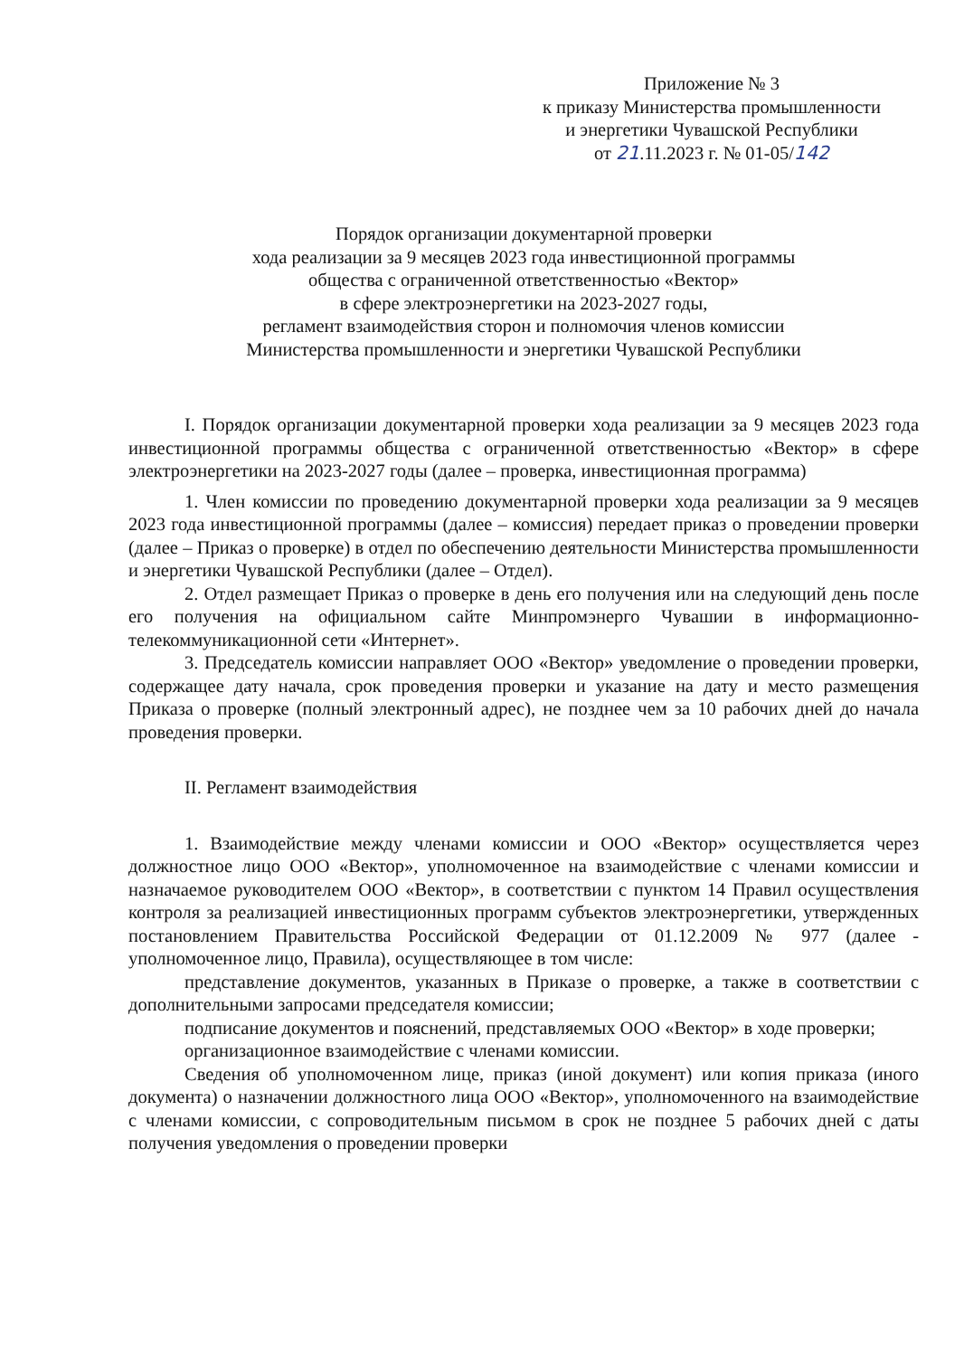Приложение № 3
к приказу Министерства промышленности
и энергетики Чувашской Республики
от 21.11.2023 г. № 01-05/142
Порядок организации документарной проверки
хода реализации за 9 месяцев 2023 года инвестиционной программы
общества с ограниченной ответственностью «Вектор»
в сфере электроэнергетики на 2023-2027 годы,
регламент взаимодействия сторон и полномочия членов комиссии
Министерства промышленности и энергетики Чувашской Республики
I. Порядок организации документарной проверки хода реализации за 9 месяцев 2023 года инвестиционной программы общества с ограниченной ответственностью «Вектор» в сфере электроэнергетики на 2023-2027 годы (далее – проверка, инвестиционная программа)
1. Член комиссии по проведению документарной проверки хода реализации за 9 месяцев 2023 года инвестиционной программы (далее – комиссия) передает приказ о проведении проверки (далее – Приказ о проверке) в отдел по обеспечению деятельности Министерства промышленности и энергетики Чувашской Республики (далее – Отдел).
2. Отдел размещает Приказ о проверке в день его получения или на следующий день после его получения на официальном сайте Минпромэнерго Чувашии в информационно-телекоммуникационной сети «Интернет».
3. Председатель комиссии направляет ООО «Вектор» уведомление о проведении проверки, содержащее дату начала, срок проведения проверки и указание на дату и место размещения Приказа о проверке (полный электронный адрес), не позднее чем за 10 рабочих дней до начала проведения проверки.
II. Регламент взаимодействия
1. Взаимодействие между членами комиссии и ООО «Вектор» осуществляется через должностное лицо ООО «Вектор», уполномоченное на взаимодействие с членами комиссии и назначаемое руководителем ООО «Вектор», в соответствии с пунктом 14 Правил осуществления контроля за реализацией инвестиционных программ субъектов электроэнергетики, утвержденных постановлением Правительства Российской Федерации от 01.12.2009 № 977 (далее - уполномоченное лицо, Правила), осуществляющее в том числе:
представление документов, указанных в Приказе о проверке, а также в соответствии с дополнительными запросами председателя комиссии;
подписание документов и пояснений, представляемых ООО «Вектор» в ходе проверки;
организационное взаимодействие с членами комиссии.
Сведения об уполномоченном лице, приказ (иной документ) или копия приказа (иного документа) о назначении должностного лица ООО «Вектор», уполномоченного на взаимодействие с членами комиссии, с сопроводительным письмом в срок не позднее 5 рабочих дней с даты получения уведомления о проведении проверки